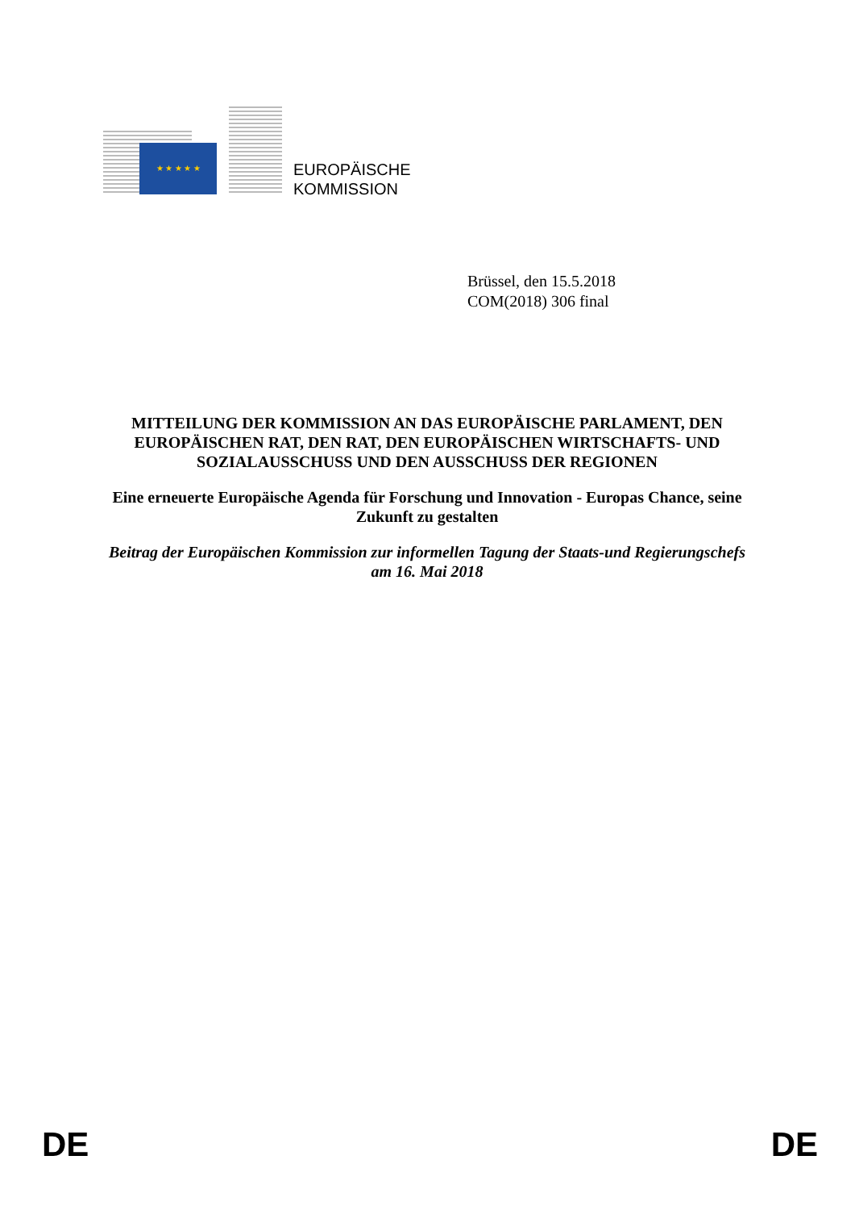★ ★ ★ ★ ★
EUROPÄISCHE
KOMMISSION
Brüssel, den 15.5.2018
COM(2018) 306 final
MITTEILUNG DER KOMMISSION AN DAS EUROPÄISCHE PARLAMENT, DEN EUROPÄISCHEN RAT, DEN RAT, DEN EUROPÄISCHEN WIRTSCHAFTS- UND SOZIALAUSSCHUSS UND DEN AUSSCHUSS DER REGIONEN
Eine erneuerte Europäische Agenda für Forschung und Innovation - Europas Chance, seine Zukunft zu gestalten
Beitrag der Europäischen Kommission zur informellen Tagung der Staats-und Regierungschefs am 16. Mai 2018
DE DE